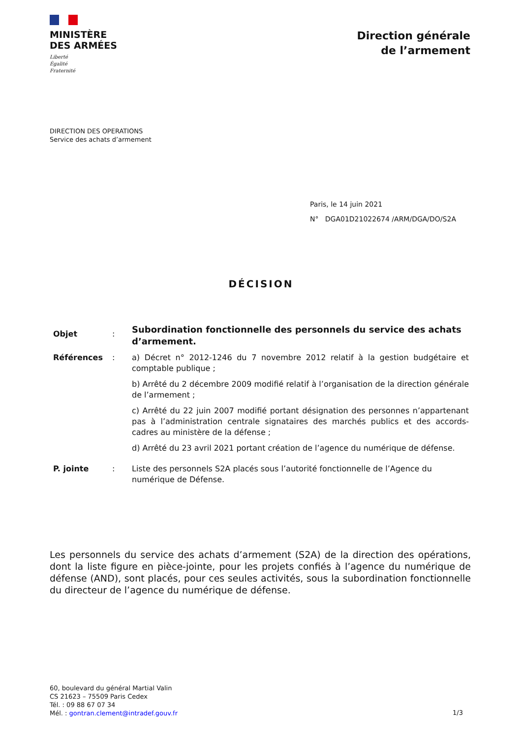MINISTÈRE
DES ARMÉES
Liberté
Égalité
Fraternité
Direction générale
de l’armement
DIRECTION DES OPERATIONS
Service des achats d’armement
Paris, le 14 juin 2021
N° DGA01D21022674 /ARM/DGA/DO/S2A
DÉCISION
| Objet | : | Subordination fonctionnelle des personnels du service des achats d’armement. |
| Références | : | a) Décret n° 2012-1246 du 7 novembre 2012 relatif à la gestion budgétaire et comptable publique ; b) Arrêté du 2 décembre 2009 modifié relatif à l’organisation de la direction générale de l’armement ; c) Arrêté du 22 juin 2007 modifié portant désignation des personnes n’appartenant pas à l’administration centrale signataires des marchés publics et des accords-cadres au ministère de la défense ; d) Arrêté du 23 avril 2021 portant création de l’agence du numérique de défense. |
| P. jointe | : | Liste des personnels S2A placés sous l’autorité fonctionnelle de l’Agence du numérique de Défense. |
Les personnels du service des achats d’armement (S2A) de la direction des opérations, dont la liste figure en pièce-jointe, pour les projets confiés à l’agence du numérique de défense (AND), sont placés, pour ces seules activités, sous la subordination fonctionnelle du directeur de l’agence du numérique de défense.
60, boulevard du général Martial Valin
CS 21623 – 75509 Paris Cedex
Tél. : 09 88 67 07 34
Mél. : gontran.clement@intradef.gouv.fr
1/3